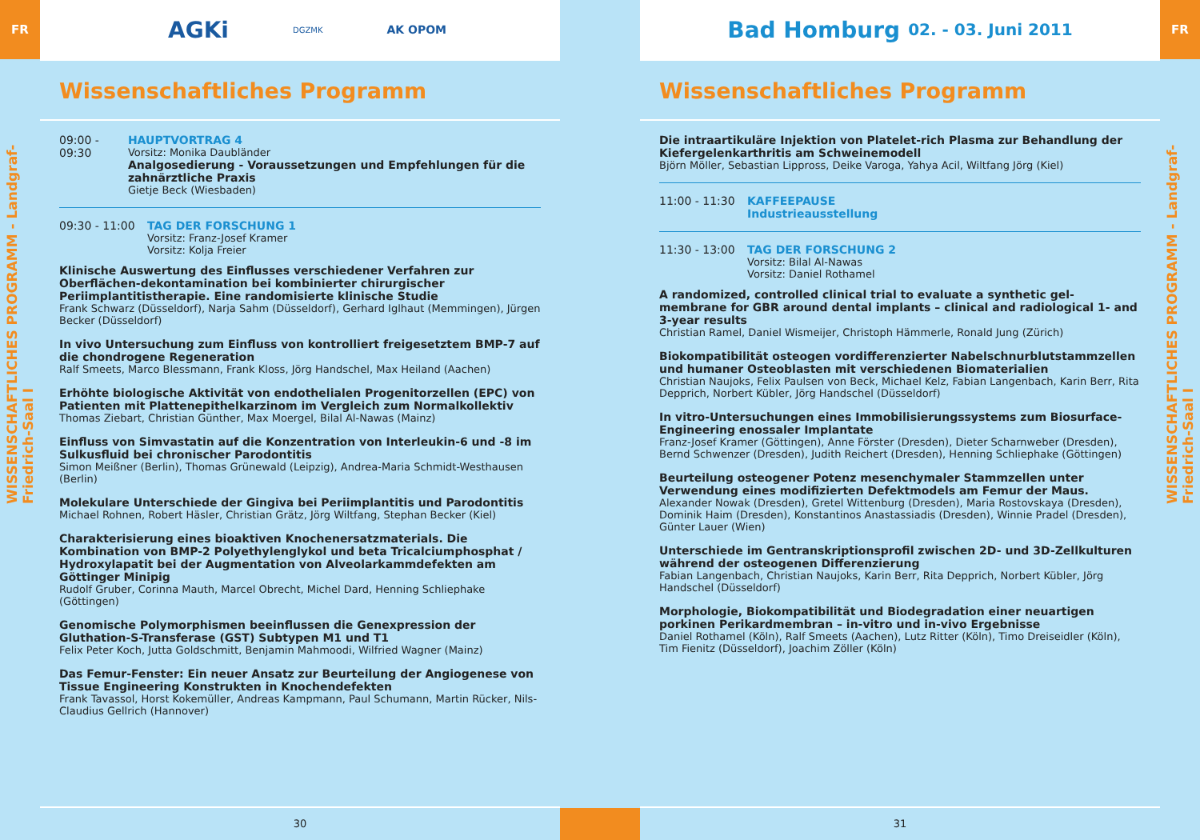FR
WISSENSCHAFTLICHES PROGRAMM - Landgraf-Friedrich-Saal I
AGKi DGZMK AK OPOM
Wissenschaftliches Programm
09:00 - 09:30 HAUPTVORTRAG 4
Vorsitz: Monika Daubländer
Analgosedierung - Voraussetzungen und Empfehlungen für die zahnärztliche Praxis
Gietje Beck (Wiesbaden)
09:30 - 11:00 TAG DER FORSCHUNG 1
Vorsitz: Franz-Josef Kramer
Vorsitz: Kolja Freier
Klinische Auswertung des Einflusses verschiedener Verfahren zur Oberflächen-dekontamination bei kombinierter chirurgischer Periimplantitistherapie. Eine randomisierte klinische Studie
Frank Schwarz (Düsseldorf), Narja Sahm (Düsseldorf), Gerhard Iglhaut (Memmingen), Jürgen Becker (Düsseldorf)
In vivo Untersuchung zum Einfluss von kontrolliert freigesetztem BMP-7 auf die chondrogene Regeneration
Ralf Smeets, Marco Blessmann, Frank Kloss, Jörg Handschel, Max Heiland (Aachen)
Erhöhte biologische Aktivität von endothelialen Progenitorzellen (EPC) von Patienten mit Plattenepithelkarzinom im Vergleich zum Normalkollektiv
Thomas Ziebart, Christian Günther, Max Moergel, Bilal Al-Nawas (Mainz)
Einfluss von Simvastatin auf die Konzentration von Interleukin-6 und -8 im Sulkusfluid bei chronischer Parodontitis
Simon Meißner (Berlin), Thomas Grünewald (Leipzig), Andrea-Maria Schmidt-Westhausen (Berlin)
Molekulare Unterschiede der Gingiva bei Periimplantitis und Parodontitis
Michael Rohnen, Robert Häsler, Christian Grätz, Jörg Wiltfang, Stephan Becker (Kiel)
Charakterisierung eines bioaktiven Knochenersatzmaterials. Die Kombination von BMP-2 Polyethylenglykol und beta Tricalciumphosphat / Hydroxylapatit bei der Augmentation von Alveolarkammdefekten am Göttinger Minipig
Rudolf Gruber, Corinna Mauth, Marcel Obrecht, Michel Dard, Henning Schliephake (Göttingen)
Genomische Polymorphismen beeinflussen die Genexpression der Gluthation-S-Transferase (GST) Subtypen M1 und T1
Felix Peter Koch, Jutta Goldschmitt, Benjamin Mahmoodi, Wilfried Wagner (Mainz)
Das Femur-Fenster: Ein neuer Ansatz zur Beurteilung der Angiogenese von Tissue Engineering Konstrukten in Knochendefekten
Frank Tavassol, Horst Kokemüller, Andreas Kampmann, Paul Schumann, Martin Rücker, Nils-Claudius Gellrich (Hannover)
30
Bad Homburg 02. - 03. Juni 2011
Wissenschaftliches Programm
Die intraartikuläre Injektion von Platelet-rich Plasma zur Behandlung der Kiefergelenkarthritis am Schweinemodell
Björn Möller, Sebastian Lippross, Deike Varoga, Yahya Acil, Wiltfang Jörg (Kiel)
11:00 - 11:30 KAFFEEPAUSE
Industrieausstellung
11:30 - 13:00 TAG DER FORSCHUNG 2
Vorsitz: Bilal Al-Nawas
Vorsitz: Daniel Rothamel
A randomized, controlled clinical trial to evaluate a synthetic gel-membrane for GBR around dental implants – clinical and radiological 1- and 3-year results
Christian Ramel, Daniel Wismeijer, Christoph Hämmerle, Ronald Jung (Zürich)
Biokompatibilität osteogen vordifferenzierter Nabelschnurblutstammzellen und humaner Osteoblasten mit verschiedenen Biomaterialien
Christian Naujoks, Felix Paulsen von Beck, Michael Kelz, Fabian Langenbach, Karin Berr, Rita Depprich, Norbert Kübler, Jörg Handschel (Düsseldorf)
In vitro-Untersuchungen eines Immobilisierungssystems zum Biosurface-Engineering enossaler Implantate
Franz-Josef Kramer (Göttingen), Anne Förster (Dresden), Dieter Scharnweber (Dresden), Bernd Schwenzer (Dresden), Judith Reichert (Dresden), Henning Schliephake (Göttingen)
Beurteilung osteogener Potenz mesenchymaler Stammzellen unter Verwendung eines modifizierten Defektmodels am Femur der Maus.
Alexander Nowak (Dresden), Gretel Wittenburg (Dresden), Maria Rostovskaya (Dresden), Dominik Haim (Dresden), Konstantinos Anastassiadis (Dresden), Winnie Pradel (Dresden), Günter Lauer (Wien)
Unterschiede im Gentranskriptionsprofil zwischen 2D- und 3D-Zellkulturen während der osteogenen Differenzierung
Fabian Langenbach, Christian Naujoks, Karin Berr, Rita Depprich, Norbert Kübler, Jörg Handschel (Düsseldorf)
Morphologie, Biokompatibilität und Biodegradation einer neuartigen porkinen Perikardmembran – in-vitro und in-vivo Ergebnisse
Daniel Rothamel (Köln), Ralf Smeets (Aachen), Lutz Ritter (Köln), Timo Dreiseidler (Köln), Tim Fienitz (Düsseldorf), Joachim Zöller (Köln)
31
FR
WISSENSCHAFTLICHES PROGRAMM - Landgraf-Friedrich-Saal I